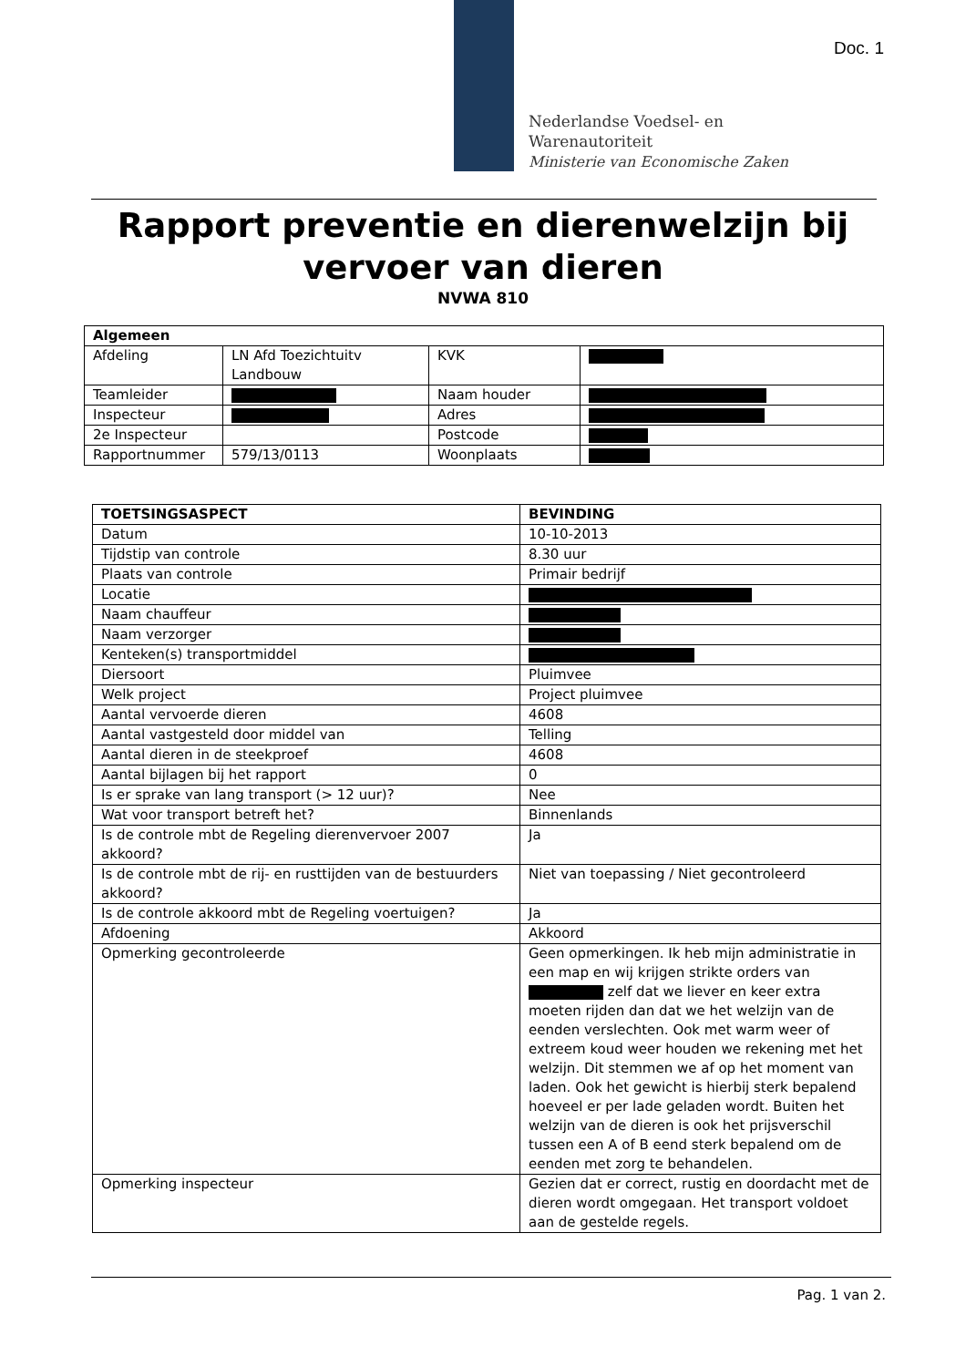Doc. 1
Nederlandse Voedsel- en
Warenautoriteit
Ministerie van Economische Zaken
Rapport preventie en dierenwelzijn bij
vervoer van dieren
NVWA 810
| Algemeen | | | |
| --- | --- | --- | --- |
| Afdeling | LN Afd Toezichtuitv Landbouw | KVK | |
| Teamleider | | Naam houder | |
| Inspecteur | | Adres | |
| 2e Inspecteur | | Postcode | |
| Rapportnummer | 579/13/0113 | Woonplaats | |
| TOETSINGSASPECT | BEVINDING |
| --- | --- |
| Datum | 10-10-2013 |
| Tijdstip van controle | 8.30 uur |
| Plaats van controle | Primair bedrijf |
| Locatie | |
| Naam chauffeur | |
| Naam verzorger | |
| Kenteken(s) transportmiddel | |
| Diersoort | Pluimvee |
| Welk project | Project pluimvee |
| Aantal vervoerde dieren | 4608 |
| Aantal vastgesteld door middel van | Telling |
| Aantal dieren in de steekproef | 4608 |
| Aantal bijlagen bij het rapport | 0 |
| Is er sprake van lang transport (> 12 uur)? | Nee |
| Wat voor transport betreft het? | Binnenlands |
| Is de controle mbt de Regeling dierenvervoer 2007 akkoord? | Ja |
| Is de controle mbt de rij- en rusttijden van de bestuurders akkoord? | Niet van toepassing / Niet gecontroleerd |
| Is de controle akkoord mbt de Regeling voertuigen? | Ja |
| Afdoening | Akkoord |
| Opmerking gecontroleerde | Geen opmerkingen. Ik heb mijn administratie in een map en wij krijgen strikte orders van zelf dat we liever en keer extra moeten rijden dan dat we het welzijn van de eenden verslechten. Ook met warm weer of extreem koud weer houden we rekening met het welzijn. Dit stemmen we af op het moment van laden. Ook het gewicht is hierbij sterk bepalend hoeveel er per lade geladen wordt. Buiten het welzijn van de dieren is ook het prijsverschil tussen een A of B eend sterk bepalend om de eenden met zorg te behandelen. |
| Opmerking inspecteur | Gezien dat er correct, rustig en doordacht met de dieren wordt omgegaan. Het transport voldoet aan de gestelde regels. |
Pag. 1 van 2.